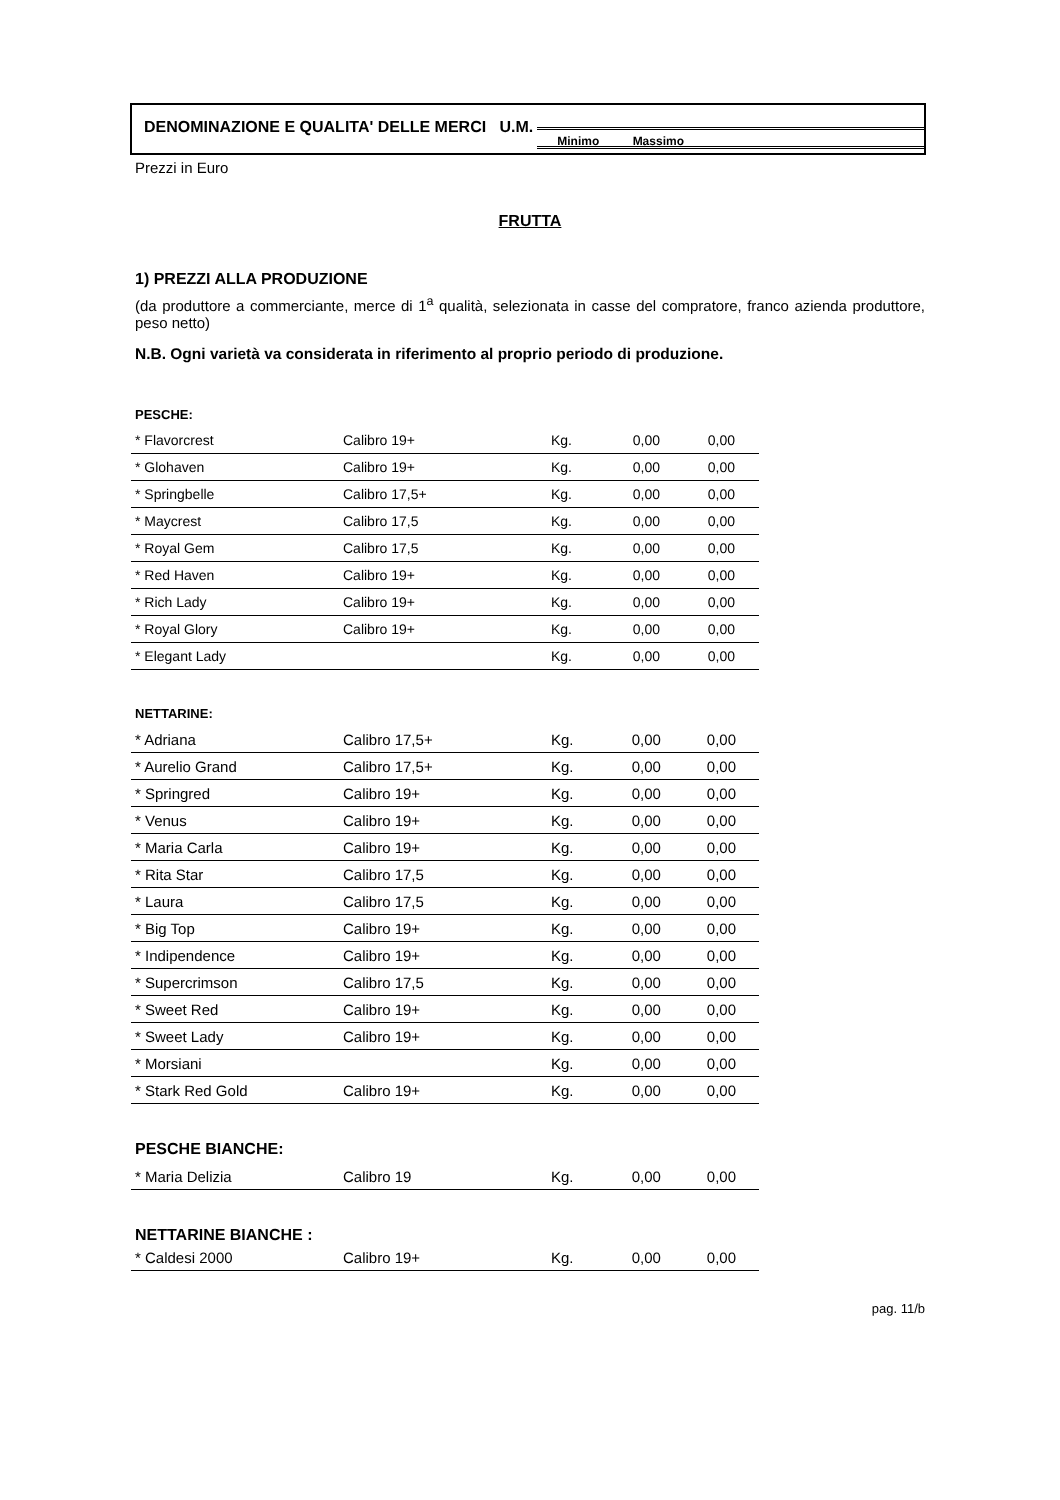DENOMINAZIONE E QUALITA' DELLE MERCI U.M.
Minimo Massimo
Prezzi in Euro
FRUTTA
1) PREZZI ALLA PRODUZIONE
(da produttore a commerciante, merce di 1<sup>a</sup> qualità, selezionata in casse del compratore, franco azienda produttore, peso netto)
N.B. Ogni varietà va considerata in riferimento al proprio periodo di produzione.
PESCHE:
| * Flavorcrest | Calibro 19+ | Kg. | 0,00 | 0,00 |
| * Glohaven | Calibro 19+ | Kg. | 0,00 | 0,00 |
| * Springbelle | Calibro 17,5+ | Kg. | 0,00 | 0,00 |
| * Maycrest | Calibro 17,5 | Kg. | 0,00 | 0,00 |
| * Royal Gem | Calibro 17,5 | Kg. | 0,00 | 0,00 |
| * Red Haven | Calibro 19+ | Kg. | 0,00 | 0,00 |
| * Rich Lady | Calibro 19+ | Kg. | 0,00 | 0,00 |
| * Royal Glory | Calibro 19+ | Kg. | 0,00 | 0,00 |
| * Elegant Lady | | Kg. | 0,00 | 0,00 |
NETTARINE:
| * Adriana | Calibro 17,5+ | Kg. | 0,00 | 0,00 |
| * Aurelio Grand | Calibro 17,5+ | Kg. | 0,00 | 0,00 |
| * Springred | Calibro 19+ | Kg. | 0,00 | 0,00 |
| * Venus | Calibro 19+ | Kg. | 0,00 | 0,00 |
| * Maria Carla | Calibro 19+ | Kg. | 0,00 | 0,00 |
| * Rita Star | Calibro 17,5 | Kg. | 0,00 | 0,00 |
| * Laura | Calibro 17,5 | Kg. | 0,00 | 0,00 |
| * Big Top | Calibro 19+ | Kg. | 0,00 | 0,00 |
| * Indipendence | Calibro 19+ | Kg. | 0,00 | 0,00 |
| * Supercrimson | Calibro 17,5 | Kg. | 0,00 | 0,00 |
| * Sweet Red | Calibro 19+ | Kg. | 0,00 | 0,00 |
| * Sweet Lady | Calibro 19+ | Kg. | 0,00 | 0,00 |
| * Morsiani | | Kg. | 0,00 | 0,00 |
| * Stark Red Gold | Calibro 19+ | Kg. | 0,00 | 0,00 |
PESCHE BIANCHE:
| * Maria Delizia | Calibro 19 | Kg. | 0,00 | 0,00 |
NETTARINE BIANCHE :
| * Caldesi 2000 | Calibro 19+ | Kg. | 0,00 | 0,00 |
pag. 11/b